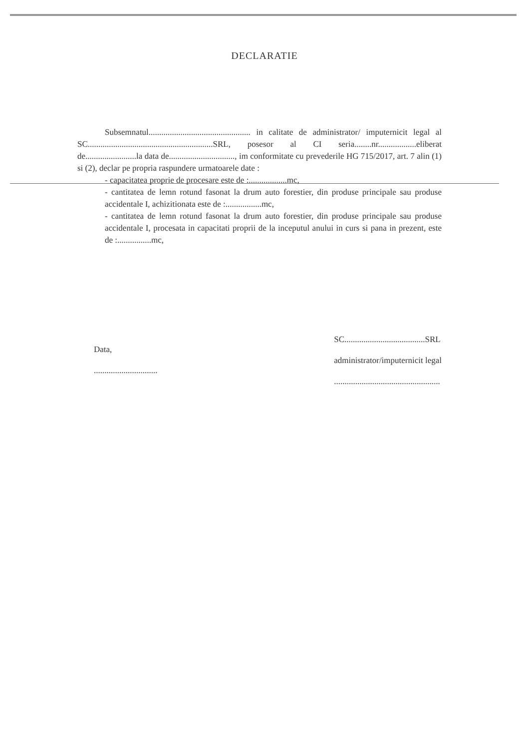DECLARATIE
Subsemnatul................................................ in calitate de administrator/ imputernicit legal al SC...........................................................SRL, posesor al CI seria........nr..................eliberat de........................la data de..............................., im conformitate cu prevederile HG 715/2017, art. 7 alin (1) si (2), declar pe propria raspundere urmatoarele date :
- capacitatea proprie de procesare este de :..................mc,
- cantitatea de lemn rotund fasonat la drum auto forestier, din produse principale sau produse accidentale I, achizitionata este de :.................mc,
- cantitatea de lemn rotund fasonat la drum auto forestier, din produse principale sau produse accidentale I, procesata in capacitati proprii de la inceputul anului in curs si pana in prezent, este de :................mc,
Data,
..............................
SC......................................SRL
administrator/imputernicit legal
..................................................